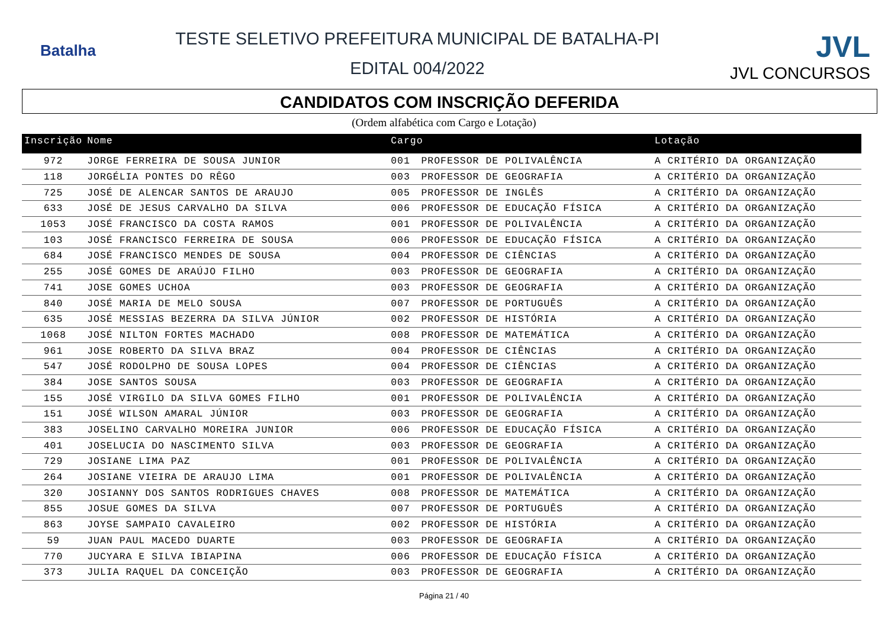Batalha
TESTE SELETIVO PREFEITURA MUNICIPAL DE BATALHA-PI
EDITAL 004/2022
JVL
JVL CONCURSOS
CANDIDATOS COM INSCRIÇÃO DEFERIDA
(Ordem alfabética com Cargo e Lotação)
| Inscrição | Nome | Cargo | | Lotação |
| --- | --- | --- | --- | --- |
| 972 | JORGE FERREIRA DE SOUSA JUNIOR | 001 | PROFESSOR DE POLIVALÊNCIA | A CRITÉRIO DA ORGANIZAÇÃO |
| 118 | JORGÉLIA PONTES DO RÊGO | 003 | PROFESSOR DE GEOGRAFIA | A CRITÉRIO DA ORGANIZAÇÃO |
| 725 | JOSÉ DE ALENCAR SANTOS DE ARAUJO | 005 | PROFESSOR DE INGLÊS | A CRITÉRIO DA ORGANIZAÇÃO |
| 633 | JOSÉ DE JESUS CARVALHO DA SILVA | 006 | PROFESSOR DE EDUCAÇÃO FÍSICA | A CRITÉRIO DA ORGANIZAÇÃO |
| 1053 | JOSÉ FRANCISCO DA COSTA RAMOS | 001 | PROFESSOR DE POLIVALÊNCIA | A CRITÉRIO DA ORGANIZAÇÃO |
| 103 | JOSÉ FRANCISCO FERREIRA DE SOUSA | 006 | PROFESSOR DE EDUCAÇÃO FÍSICA | A CRITÉRIO DA ORGANIZAÇÃO |
| 684 | JOSÉ FRANCISCO MENDES DE SOUSA | 004 | PROFESSOR DE CIÊNCIAS | A CRITÉRIO DA ORGANIZAÇÃO |
| 255 | JOSÉ GOMES DE ARAÚJO FILHO | 003 | PROFESSOR DE GEOGRAFIA | A CRITÉRIO DA ORGANIZAÇÃO |
| 741 | JOSE GOMES UCHOA | 003 | PROFESSOR DE GEOGRAFIA | A CRITÉRIO DA ORGANIZAÇÃO |
| 840 | JOSÉ MARIA DE MELO SOUSA | 007 | PROFESSOR DE PORTUGUÊS | A CRITÉRIO DA ORGANIZAÇÃO |
| 635 | JOSÉ MESSIAS BEZERRA DA SILVA JÚNIOR | 002 | PROFESSOR DE HISTÓRIA | A CRITÉRIO DA ORGANIZAÇÃO |
| 1068 | JOSÉ NILTON FORTES MACHADO | 008 | PROFESSOR DE MATEMÁTICA | A CRITÉRIO DA ORGANIZAÇÃO |
| 961 | JOSE ROBERTO DA SILVA BRAZ | 004 | PROFESSOR DE CIÊNCIAS | A CRITÉRIO DA ORGANIZAÇÃO |
| 547 | JOSÉ RODOLPHO DE SOUSA LOPES | 004 | PROFESSOR DE CIÊNCIAS | A CRITÉRIO DA ORGANIZAÇÃO |
| 384 | JOSE SANTOS SOUSA | 003 | PROFESSOR DE GEOGRAFIA | A CRITÉRIO DA ORGANIZAÇÃO |
| 155 | JOSÉ VIRGILO DA SILVA GOMES FILHO | 001 | PROFESSOR DE POLIVALÊNCIA | A CRITÉRIO DA ORGANIZAÇÃO |
| 151 | JOSÉ WILSON AMARAL JÚNIOR | 003 | PROFESSOR DE GEOGRAFIA | A CRITÉRIO DA ORGANIZAÇÃO |
| 383 | JOSELINO CARVALHO MOREIRA JUNIOR | 006 | PROFESSOR DE EDUCAÇÃO FÍSICA | A CRITÉRIO DA ORGANIZAÇÃO |
| 401 | JOSELUCIA DO NASCIMENTO SILVA | 003 | PROFESSOR DE GEOGRAFIA | A CRITÉRIO DA ORGANIZAÇÃO |
| 729 | JOSIANE LIMA PAZ | 001 | PROFESSOR DE POLIVALÊNCIA | A CRITÉRIO DA ORGANIZAÇÃO |
| 264 | JOSIANE VIEIRA DE ARAUJO LIMA | 001 | PROFESSOR DE POLIVALÊNCIA | A CRITÉRIO DA ORGANIZAÇÃO |
| 320 | JOSIANNY DOS SANTOS RODRIGUES CHAVES | 008 | PROFESSOR DE MATEMÁTICA | A CRITÉRIO DA ORGANIZAÇÃO |
| 855 | JOSUE GOMES DA SILVA | 007 | PROFESSOR DE PORTUGUÊS | A CRITÉRIO DA ORGANIZAÇÃO |
| 863 | JOYSE SAMPAIO CAVALEIRO | 002 | PROFESSOR DE HISTÓRIA | A CRITÉRIO DA ORGANIZAÇÃO |
| 59 | JUAN PAUL MACEDO DUARTE | 003 | PROFESSOR DE GEOGRAFIA | A CRITÉRIO DA ORGANIZAÇÃO |
| 770 | JUCYARA E SILVA IBIAPINA | 006 | PROFESSOR DE EDUCAÇÃO FÍSICA | A CRITÉRIO DA ORGANIZAÇÃO |
| 373 | JULIA RAQUEL DA CONCEIÇÃO | 003 | PROFESSOR DE GEOGRAFIA | A CRITÉRIO DA ORGANIZAÇÃO |
Página 21 / 40